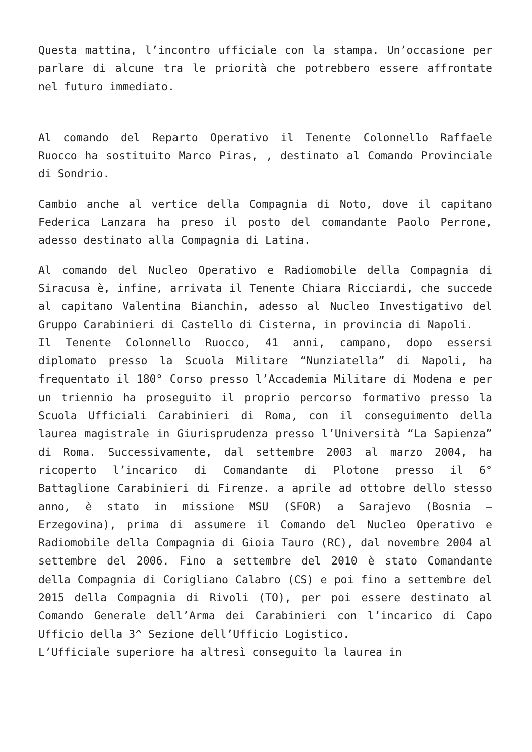Questa mattina, l’incontro ufficiale con la stampa. Un’occasione per parlare di alcune tra le priorità che potrebbero essere affrontate nel futuro immediato.
Al comando del Reparto Operativo il Tenente Colonnello Raffaele Ruocco ha sostituito Marco Piras, , destinato al Comando Provinciale di Sondrio.
Cambio anche al vertice della Compagnia di Noto, dove il capitano Federica Lanzara ha preso il posto del comandante Paolo Perrone, adesso destinato alla Compagnia di Latina.
Al comando del Nucleo Operativo e Radiomobile della Compagnia di Siracusa è, infine, arrivata il Tenente Chiara Ricciardi, che succede al capitano Valentina Bianchin, adesso al Nucleo Investigativo del Gruppo Carabinieri di Castello di Cisterna, in provincia di Napoli.
Il Tenente Colonnello Ruocco, 41 anni, campano, dopo essersi diplomato presso la Scuola Militare “Nunziatella” di Napoli, ha frequentato il 180° Corso presso l’Accademia Militare di Modena e per un triennio ha proseguito il proprio percorso formativo presso la Scuola Ufficiali Carabinieri di Roma, con il conseguimento della laurea magistrale in Giurisprudenza presso l’Università “La Sapienza” di Roma. Successivamente, dal settembre 2003 al marzo 2004, ha ricoperto l’incarico di Comandante di Plotone presso il 6° Battaglione Carabinieri di Firenze. a aprile ad ottobre dello stesso anno, è stato in missione MSU (SFOR) a Sarajevo (Bosnia – Erzegovina), prima di assumere il Comando del Nucleo Operativo e Radiomobile della Compagnia di Gioia Tauro (RC), dal novembre 2004 al settembre del 2006. Fino a settembre del 2010 è stato Comandante della Compagnia di Corigliano Calabro (CS) e poi fino a settembre del 2015 della Compagnia di Rivoli (TO), per poi essere destinato al Comando Generale dell’Arma dei Carabinieri con l’incarico di Capo Ufficio della 3^ Sezione dell’Ufficio Logistico.
L’Ufficiale superiore ha altresì conseguito la laurea in